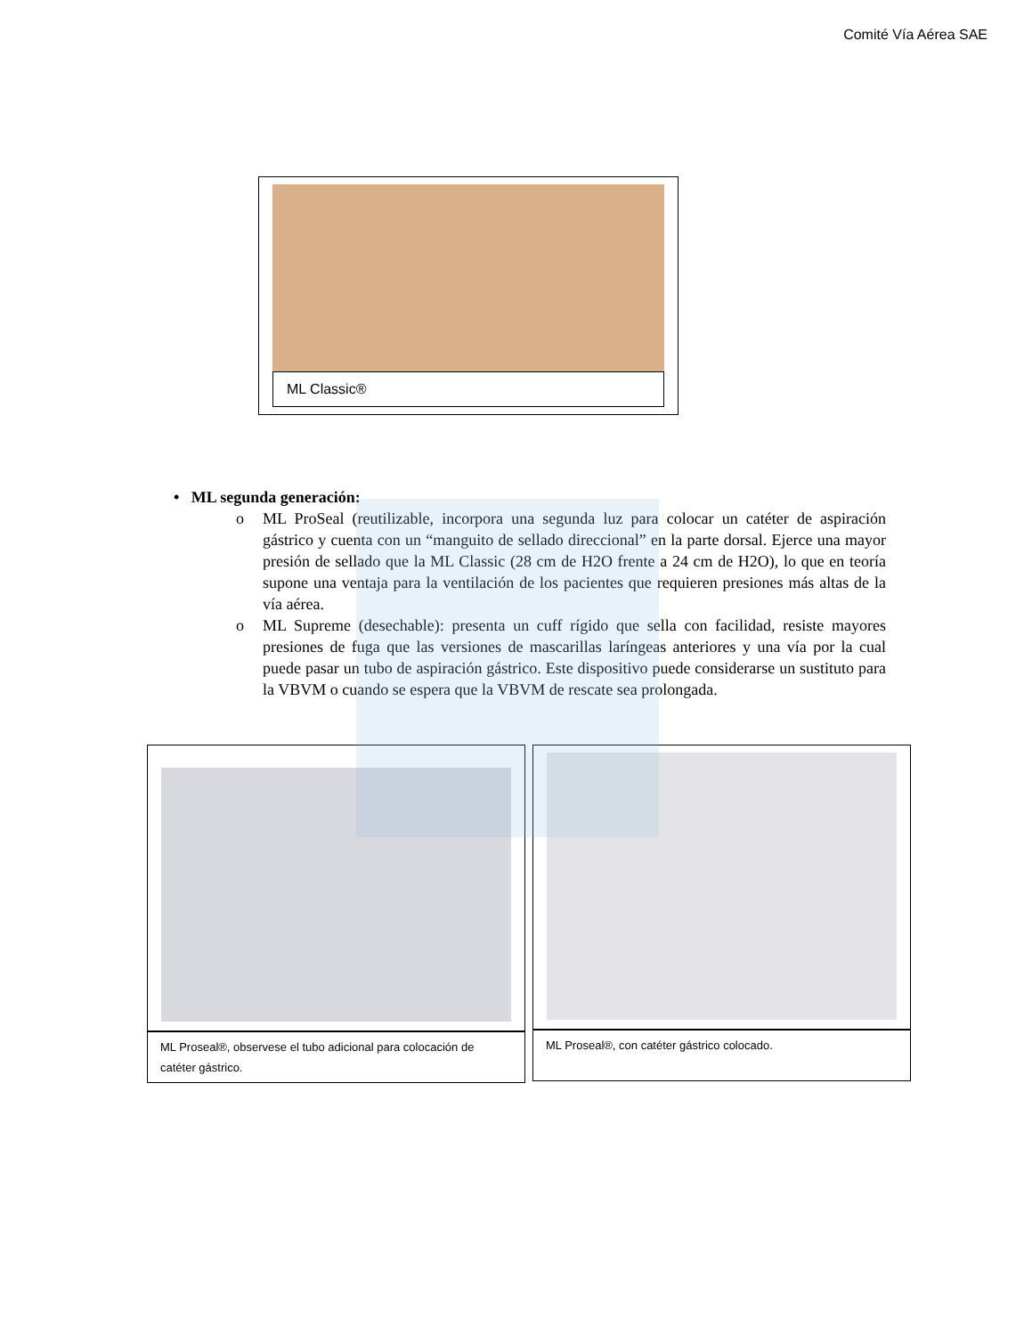Comité Vía Aérea SAE
ML Classic®
• ML segunda generación:
o ML ProSeal (reutilizable, incorpora una segunda luz para colocar un catéter de aspiración gástrico y cuenta con un “manguito de sellado direccional” en la parte dorsal. Ejerce una mayor presión de sellado que la ML Classic (28 cm de H2O frente a 24 cm de H2O), lo que en teoría supone una ventaja para la ventilación de los pacientes que requieren presiones más altas de la vía aérea.
o ML Supreme (desechable): presenta un cuff rígido que sella con facilidad, resiste mayores presiones de fuga que las versiones de mascarillas laríngeas anteriores y una vía por la cual puede pasar un tubo de aspiración gástrico. Este dispositivo puede considerarse un sustituto para la VBVM o cuando se espera que la VBVM de rescate sea prolongada.
ML Proseal®, observese el tubo adicional para colocación de catéter gástrico.
ML Proseal®, con catéter gástrico colocado.